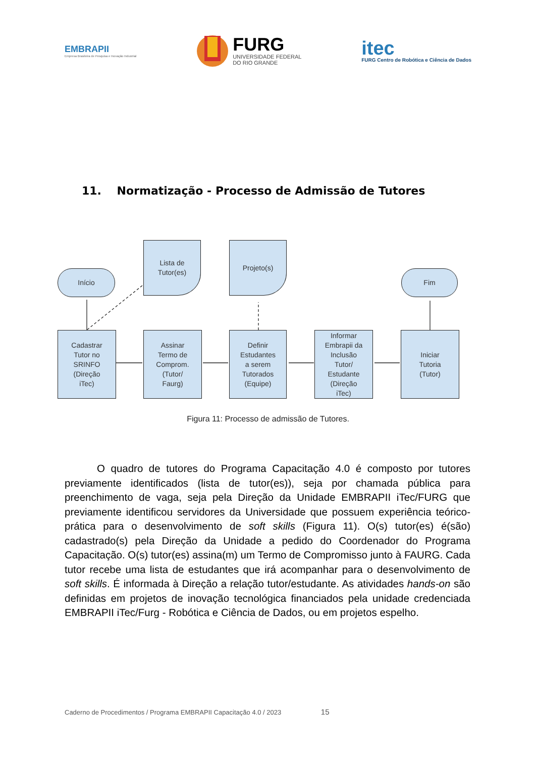EMBRAPII
Empresa Brasileira de Pesquisa e Inovação Industrial
FURG
UNIVERSIDADE FEDERAL
DO RIO GRANDE
itec
FURG Centro de Robótica e Ciência de Dados
11. Normatização - Processo de Admissão de Tutores
Início
Lista de
Tutor(es)
Projeto(s)
Fim
Cadastrar
Tutor no
SRINFO
(Direção
iTec)
Assinar
Termo de
Comprom.
(Tutor/
Faurg)
Definir
Estudantes
a serem
Tutorados
(Equipe)
Informar
Embrapii da
Inclusão
Tutor/
Estudante
(Direção
iTec)
Iniciar
Tutoria
(Tutor)
Figura 11: Processo de admissão de Tutores.
O quadro de tutores do Programa Capacitação 4.0 é composto por tutores previamente identificados (lista de tutor(es)), seja por chamada pública para preenchimento de vaga, seja pela Direção da Unidade EMBRAPII iTec/FURG que previamente identificou servidores da Universidade que possuem experiência teórico-prática para o desenvolvimento de soft skills (Figura 11). O(s) tutor(es) é(são) cadastrado(s) pela Direção da Unidade a pedido do Coordenador do Programa Capacitação. O(s) tutor(es) assina(m) um Termo de Compromisso junto à FAURG. Cada tutor recebe uma lista de estudantes que irá acompanhar para o desenvolvimento de soft skills. É informada à Direção a relação tutor/estudante. As atividades hands-on são definidas em projetos de inovação tecnológica financiados pela unidade credenciada EMBRAPII iTec/Furg - Robótica e Ciência de Dados, ou em projetos espelho.
Caderno de Procedimentos / Programa EMBRAPII Capacitação 4.0 / 2023 15